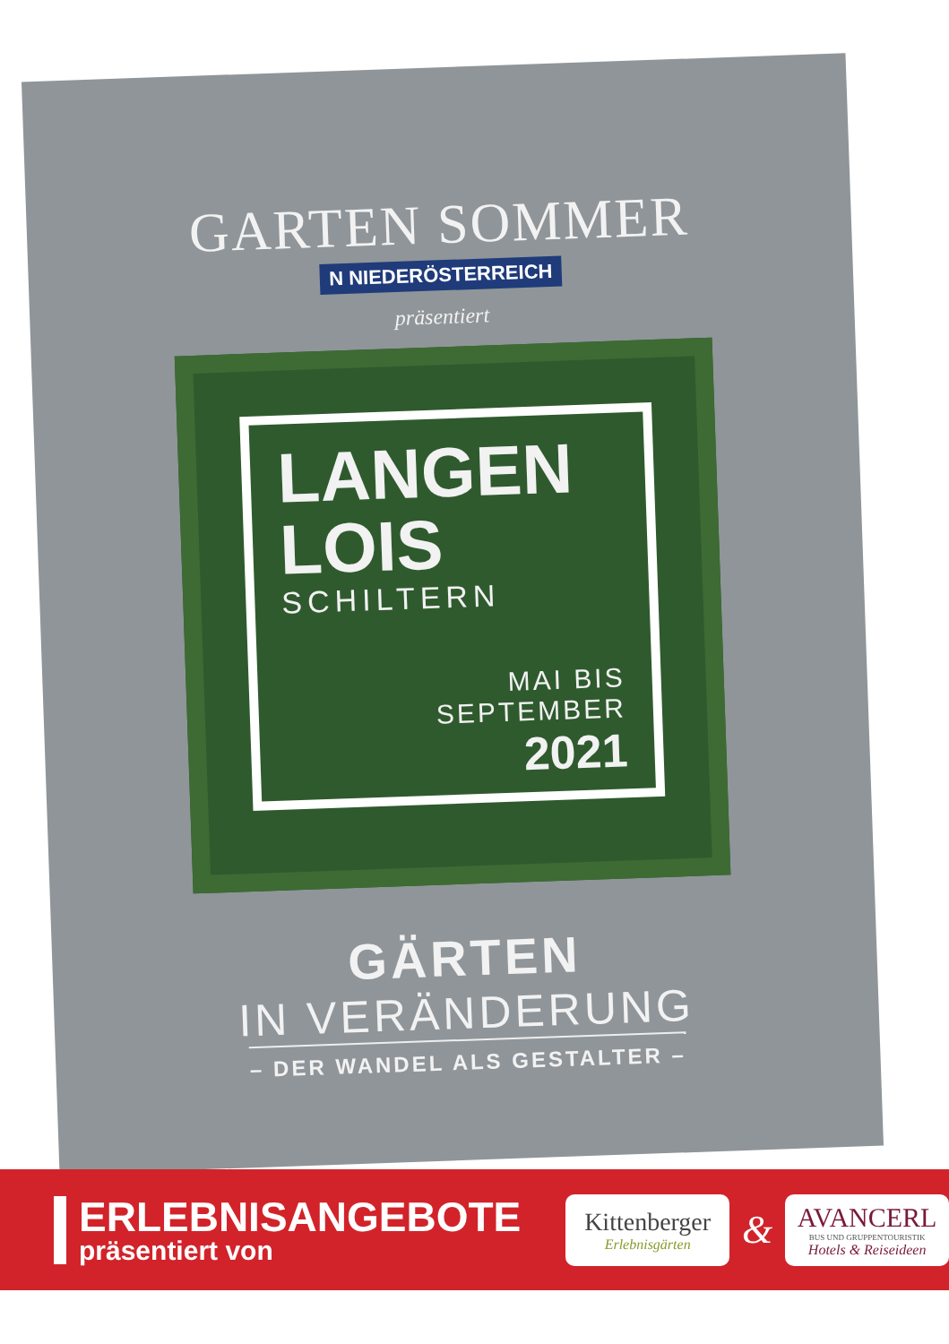GARTEN SOMMER
N NIEDERÖSTERREICH
präsentiert
LANGEN
LOIS
SCHILTERN
MAI BIS
SEPTEMBER
2021
GÄRTEN
IN VERÄNDERUNG
– DER WANDEL ALS GESTALTER –
ERLEBNISANGEBOTE
präsentiert von
Kittenberger
Erlebnisgärten
&
AVANCERL
BUS UND GRUPPENTOURISTIK
Hotels & Reiseideen